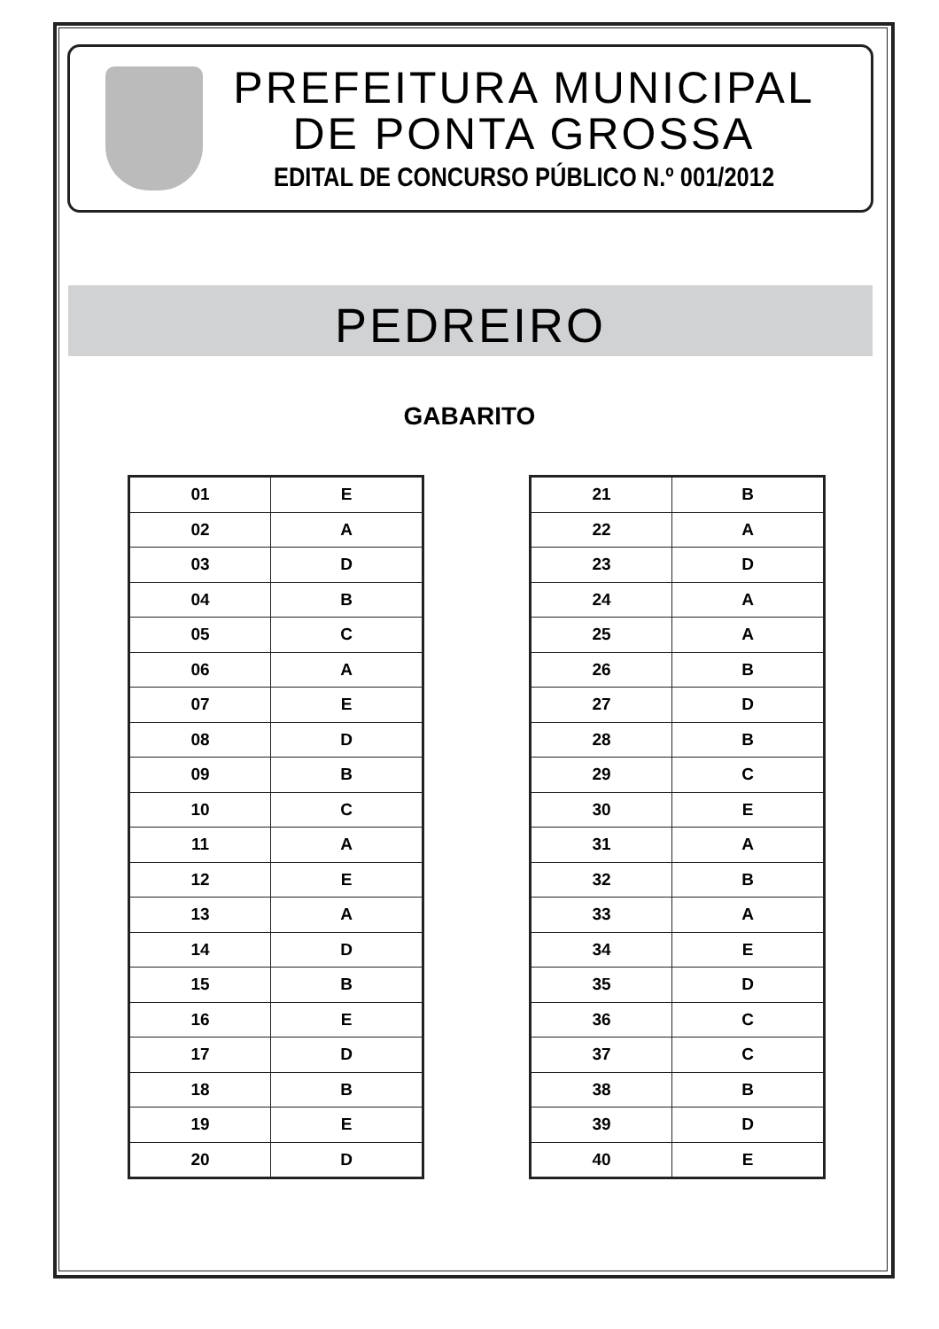PREFEITURA MUNICIPAL
DE PONTA GROSSA
EDITAL DE CONCURSO PÚBLICO N.º 001/2012
PEDREIRO
GABARITO
| 01 | E |
| 02 | A |
| 03 | D |
| 04 | B |
| 05 | C |
| 06 | A |
| 07 | E |
| 08 | D |
| 09 | B |
| 10 | C |
| 11 | A |
| 12 | E |
| 13 | A |
| 14 | D |
| 15 | B |
| 16 | E |
| 17 | D |
| 18 | B |
| 19 | E |
| 20 | D |
| 21 | B |
| 22 | A |
| 23 | D |
| 24 | A |
| 25 | A |
| 26 | B |
| 27 | D |
| 28 | B |
| 29 | C |
| 30 | E |
| 31 | A |
| 32 | B |
| 33 | A |
| 34 | E |
| 35 | D |
| 36 | C |
| 37 | C |
| 38 | B |
| 39 | D |
| 40 | E |